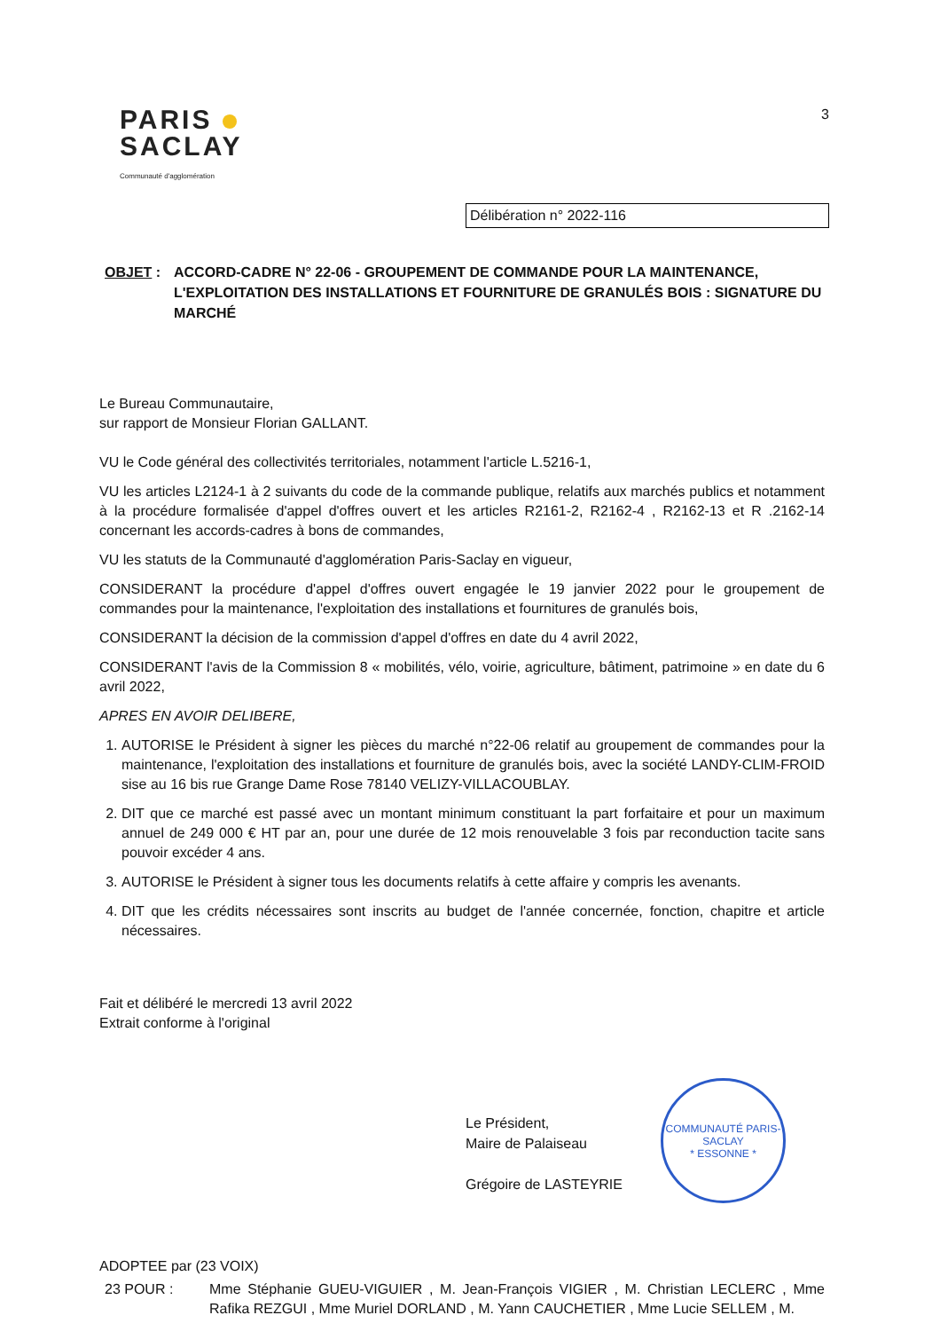PARIS
SACLAY
Communauté d'agglomération
3
Délibération n° 2022-116
OBJET : ACCORD-CADRE N° 22-06 - GROUPEMENT DE COMMANDE POUR LA MAINTENANCE, L'EXPLOITATION DES INSTALLATIONS ET FOURNITURE DE GRANULÉS BOIS : SIGNATURE DU MARCHÉ
Le Bureau Communautaire,
sur rapport de Monsieur Florian GALLANT.
VU le Code général des collectivités territoriales, notamment l'article L.5216-1,
VU les articles L2124-1 à 2 suivants du code de la commande publique, relatifs aux marchés publics et notamment à la procédure formalisée d'appel d'offres ouvert et les articles R2161-2, R2162-4 , R2162-13 et R .2162-14 concernant les accords-cadres à bons de commandes,
VU les statuts de la Communauté d'agglomération Paris-Saclay en vigueur,
CONSIDERANT la procédure d'appel d'offres ouvert engagée le 19 janvier 2022 pour le groupement de commandes pour la maintenance, l'exploitation des installations et fournitures de granulés bois,
CONSIDERANT la décision de la commission d'appel d'offres en date du 4 avril 2022,
CONSIDERANT l'avis de la Commission 8 « mobilités, vélo, voirie, agriculture, bâtiment, patrimoine » en date du 6 avril 2022,
APRES EN AVOIR DELIBERE,
1. AUTORISE le Président à signer les pièces du marché n°22-06 relatif au groupement de commandes pour la maintenance, l'exploitation des installations et fourniture de granulés bois, avec la société LANDY-CLIM-FROID sise au 16 bis rue Grange Dame Rose 78140 VELIZY-VILLACOUBLAY.
2. DIT que ce marché est passé avec un montant minimum constituant la part forfaitaire et pour un maximum annuel de 249 000 € HT par an, pour une durée de 12 mois renouvelable 3 fois par reconduction tacite sans pouvoir excéder 4 ans.
3. AUTORISE le Président à signer tous les documents relatifs à cette affaire y compris les avenants.
4. DIT que les crédits nécessaires sont inscrits au budget de l'année concernée, fonction, chapitre et article nécessaires.
Fait et délibéré le mercredi 13 avril 2022
Extrait conforme à l'original
Le Président,
Maire de Palaiseau
Grégoire de LASTEYRIE
COMMUNAUTÉ PARIS-SACLAY
* ESSONNE *
ADOPTEE par (23 VOIX)
23 POUR : Mme Stéphanie GUEU-VIGUIER , M. Jean-François VIGIER , M. Christian LECLERC , Mme Rafika REZGUI , Mme Muriel DORLAND , M. Yann CAUCHETIER , Mme Lucie SELLEM , M.